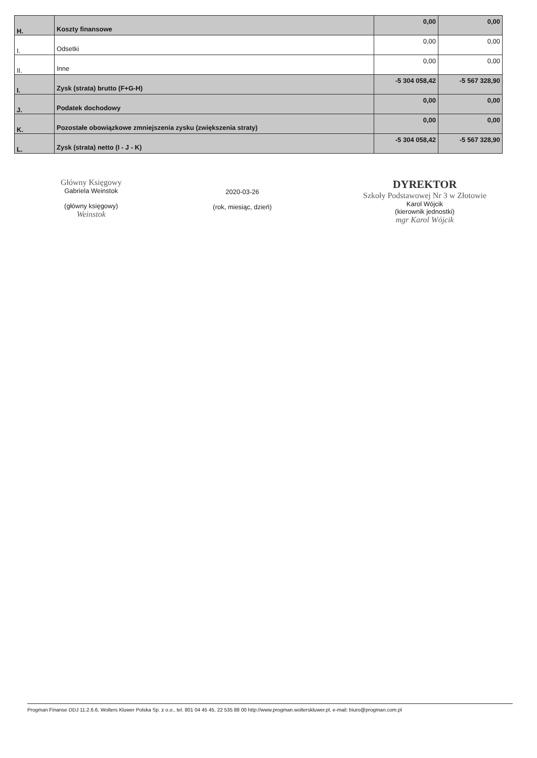| H. | Koszty finansowe | 0,00 | 0,00 |
| I. | Odsetki | 0,00 | 0,00 |
| II. | Inne | 0,00 | 0,00 |
| I. | Zysk (strata) brutto (F+G-H) | -5 304 058,42 | -5 567 328,90 |
| J. | Podatek dochodowy | 0,00 | 0,00 |
| K. | Pozostałe obowiązkowe zmniejszenia zysku (zwiększenia straty) | 0,00 | 0,00 |
| L. | Zysk (strata) netto (I - J - K) | -5 304 058,42 | -5 567 328,90 |
Główny Księgowy
Gabriela Weinstok
(główny księgowy)
Weinstok
2020-03-26
(rok, miesiąc, dzień)
DYREKTOR
Szkoły Podstawowej Nr 3 w Złotowie
Karol Wójcik
(kierownik jednostki)
mgr Karol Wójcik
Progman Finanse DDJ 11.2.6.6, Wolters Kluwer Polska Sp. z o.o., tel. 801 04 45 45, 22 535 88 00 http://www.progman.wolterskluwer.pl, e-mail: biuro@progman.com.pl